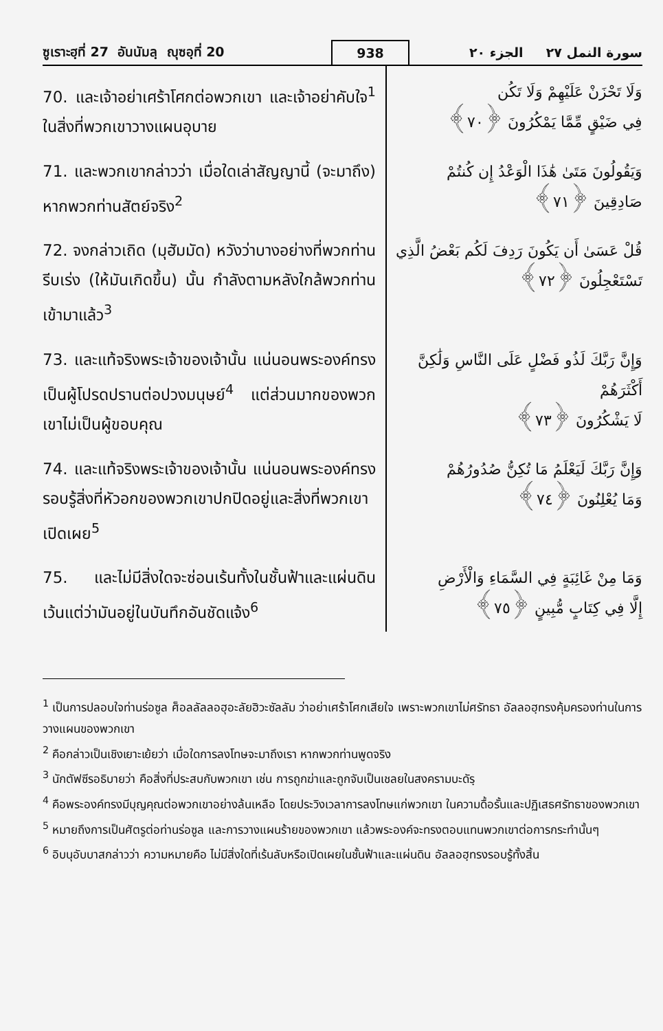ซูเราะฮฺที่ 27 อันนัมลฺ ญุซอฺที่ 20
938
سورة النمل ٢٧ الجزء ٢٠
70. และเจ้าอย่าเศร้าโศกต่อพวกเขา และเจ้าอย่าคับใจ<sup>1</sup> ในสิ่งที่พวกเขาวางแผนอุบาย
وَلَا تَحْزَنْ عَلَيْهِمْ وَلَا تَكُن
فِي ضَيْقٍ مِّمَّا يَمْكُرُونَ ﴿٧٠﴾
71. และพวกเขากล่าวว่า เมื่อใดเล่าสัญญานี้ (จะมาถึง) หากพวกท่านสัตย์จริง<sup>2</sup>
وَيَقُولُونَ مَتَىٰ هَٰذَا الْوَعْدُ إِن كُنتُمْ
صَادِقِينَ ﴿٧١﴾
72. จงกล่าวเถิด (มุฮัมมัด) หวังว่าบางอย่างที่พวกท่านรีบเร่ง (ให้มันเกิดขึ้น) นั้น กำลังตามหลังใกล้พวกท่านเข้ามาแล้ว<sup>3</sup>
قُلْ عَسَىٰ أَن يَكُونَ رَدِفَ لَكُم بَعْضُ الَّذِي
تَسْتَعْجِلُونَ ﴿٧٢﴾
73. และแท้จริงพระเจ้าของเจ้านั้น แน่นอนพระองค์ทรงเป็นผู้โปรดปรานต่อปวงมนุษย์<sup>4</sup> แต่ส่วนมากของพวกเขาไม่เป็นผู้ขอบคุณ
وَإِنَّ رَبَّكَ لَذُو فَضْلٍ عَلَى النَّاسِ وَلَٰكِنَّ أَكْثَرَهُمْ
لَا يَشْكُرُونَ ﴿٧٣﴾
74. และแท้จริงพระเจ้าของเจ้านั้น แน่นอนพระองค์ทรงรอบรู้สิ่งที่หัวอกของพวกเขาปกปิดอยู่และสิ่งที่พวกเขาเปิดเผย<sup>5</sup>
وَإِنَّ رَبَّكَ لَيَعْلَمُ مَا تُكِنُّ صُدُورُهُمْ
وَمَا يُعْلِنُونَ ﴿٧٤﴾
75. และไม่มีสิ่งใดจะซ่อนเร้นทั้งในชั้นฟ้าและแผ่นดิน เว้นแต่ว่ามันอยู่ในบันทึกอันชัดแจ้ง<sup>6</sup>
وَمَا مِنْ غَائِبَةٍ فِي السَّمَاءِ وَالْأَرْضِ
إِلَّا فِي كِتَابٍ مُّبِينٍ ﴿٧٥﴾
<sup>1</sup> เป็นการปลอบใจท่านร่อซูล ศ็อลลัลลอฮุอะลัยฮิวะซัลลัม ว่าอย่าเศร้าโศกเสียใจ เพราะพวกเขาไม่ศรัทธา อัลลอฮฺทรงคุ้มครองท่านในการวางแผนของพวกเขา
<sup>2</sup> คือกล่าวเป็นเชิงเยาะเย้ยว่า เมื่อใดการลงโทษจะมาถึงเรา หากพวกท่านพูดจริง
<sup>3</sup> นักตัฟซีรอธิบายว่า คือสิ่งที่ประสบกับพวกเขา เช่น การถูกฆ่าและถูกจับเป็นเชลยในสงครามบะดัรฺ
<sup>4</sup> คือพระองค์ทรงมีบุญคุณต่อพวกเขาอย่างล้นเหลือ โดยประวิงเวลาการลงโทษแก่พวกเขา ในความดื้อรั้นและปฏิเสธศรัทธาของพวกเขา
<sup>5</sup> หมายถึงการเป็นศัตรูต่อท่านร่อซูล และการวางแผนร้ายของพวกเขา แล้วพระองค์จะทรงตอบแทนพวกเขาต่อการกระทำนั้นๆ
<sup>6</sup> อิบนุอับบาสกล่าวว่า ความหมายคือ ไม่มีสิ่งใดที่เร้นลับหรือเปิดเผยในชั้นฟ้าและแผ่นดิน อัลลอฮฺทรงรอบรู้ทั้งสิ้น